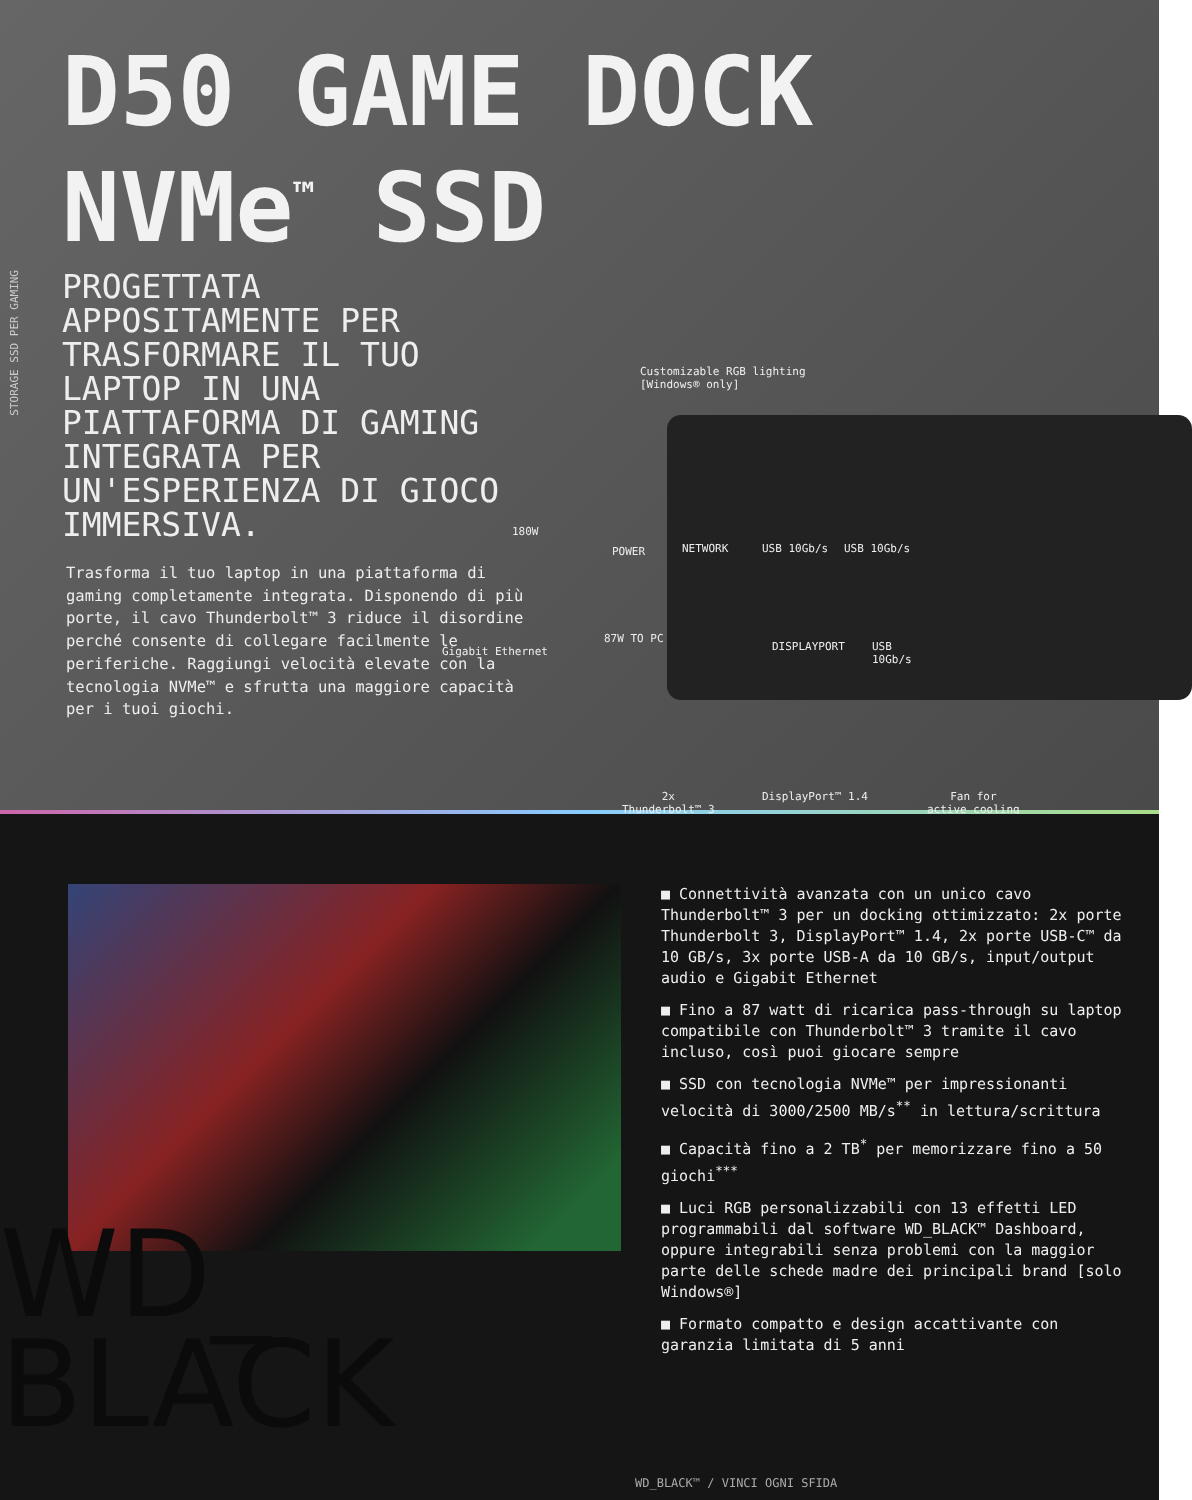STORAGE SSD PER GAMING
D50 GAME DOCK
NVMe<sup>™</sup> SSD
PROGETTATA APPOSITAMENTE PER TRASFORMARE IL TUO LAPTOP IN UNA PIATTAFORMA DI GAMING INTEGRATA PER UN'ESPERIENZA DI GIOCO IMMERSIVA.
Trasforma il tuo laptop in una piattaforma di gaming completamente integrata. Disponendo di più porte, il cavo Thunderbolt™ 3 riduce il disordine perché consente di collegare facilmente le periferiche. Raggiungi velocità elevate con la tecnologia NVMe™ e sfrutta una maggiore capacità per i tuoi giochi.
Customizable RGB lighting
[Windows® only]
180W
POWER NETWORK USB 10Gb/s USB 10Gb/s
Gigabit Ethernet
87W TO PC
DISPLAYPORT
USB
10Gb/s
2x
Thunderbolt™ 3
DisplayPort™ 1.4
Fan for
active cooling
WD_
BLACK
■ Connettività avanzata con un unico cavo Thunderbolt™ 3 per un docking ottimizzato: 2x porte Thunderbolt 3, DisplayPort™ 1.4, 2x porte USB-C™ da 10 GB/s, 3x porte USB-A da 10 GB/s, input/output audio e Gigabit Ethernet
■ Fino a 87 watt di ricarica pass-through su laptop compatibile con Thunderbolt™ 3 tramite il cavo incluso, così puoi giocare sempre
■ SSD con tecnologia NVMe™ per impressionanti velocità di 3000/2500 MB/s<sup>**</sup> in lettura/scrittura
■ Capacità fino a 2 TB<sup>*</sup> per memorizzare fino a 50 giochi<sup>***</sup>
■ Luci RGB personalizzabili con 13 effetti LED programmabili dal software WD_BLACK™ Dashboard, oppure integrabili senza problemi con la maggior parte delle schede madre dei principali brand [solo Windows®]
■ Formato compatto e design accattivante con garanzia limitata di 5 anni
WD_BLACK™ / VINCI OGNI SFIDA